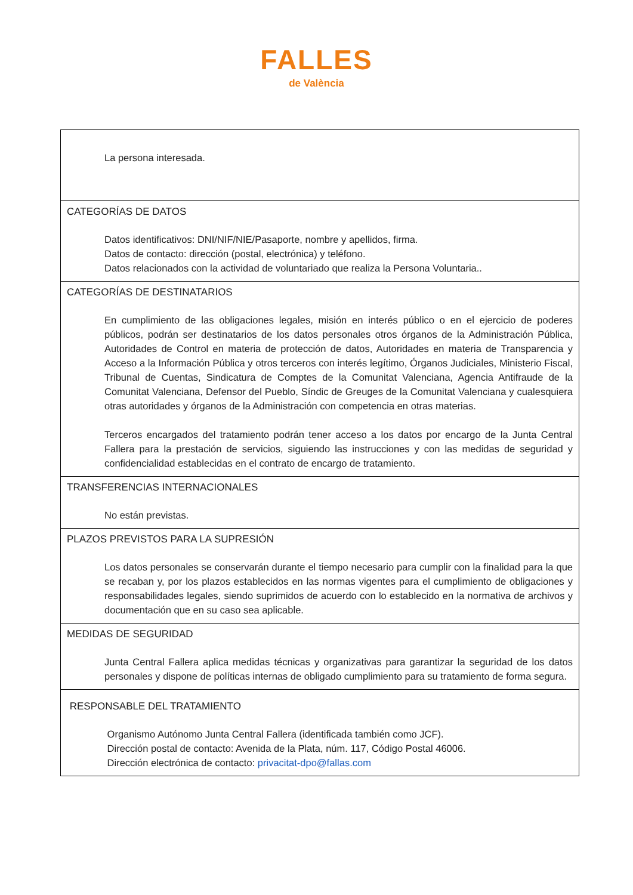FALLES
de València
| La persona interesada. |
| CATEGORÍAS DE DATOS Datos identificativos: DNI/NIF/NIE/Pasaporte, nombre y apellidos, firma. Datos de contacto: dirección (postal, electrónica) y teléfono. Datos relacionados con la actividad de voluntariado que realiza la Persona Voluntaria.. |
| CATEGORÍAS DE DESTINATARIOS En cumplimiento de las obligaciones legales, misión en interés público o en el ejercicio de poderes públicos, podrán ser destinatarios de los datos personales otros órganos de la Administración Pública, Autoridades de Control en materia de protección de datos, Autoridades en materia de Transparencia y Acceso a la Información Pública y otros terceros con interés legítimo, Órganos Judiciales, Ministerio Fiscal, Tribunal de Cuentas, Sindicatura de Comptes de la Comunitat Valenciana, Agencia Antifraude de la Comunitat Valenciana, Defensor del Pueblo, Síndic de Greuges de la Comunitat Valenciana y cualesquiera otras autoridades y órganos de la Administración con competencia en otras materias. Terceros encargados del tratamiento podrán tener acceso a los datos por encargo de la Junta Central Fallera para la prestación de servicios, siguiendo las instrucciones y con las medidas de seguridad y confidencialidad establecidas en el contrato de encargo de tratamiento. |
| TRANSFERENCIAS INTERNACIONALES No están previstas. |
| PLAZOS PREVISTOS PARA LA SUPRESIÓN Los datos personales se conservarán durante el tiempo necesario para cumplir con la finalidad para la que se recaban y, por los plazos establecidos en las normas vigentes para el cumplimiento de obligaciones y responsabilidades legales, siendo suprimidos de acuerdo con lo establecido en la normativa de archivos y documentación que en su caso sea aplicable. |
| MEDIDAS DE SEGURIDAD Junta Central Fallera aplica medidas técnicas y organizativas para garantizar la seguridad de los datos personales y dispone de políticas internas de obligado cumplimiento para su tratamiento de forma segura. |
| RESPONSABLE DEL TRATAMIENTO Organismo Autónomo Junta Central Fallera (identificada también como JCF). Dirección postal de contacto: Avenida de la Plata, núm. 117, Código Postal 46006. Dirección electrónica de contacto: privacitat-dpo@fallas.com |